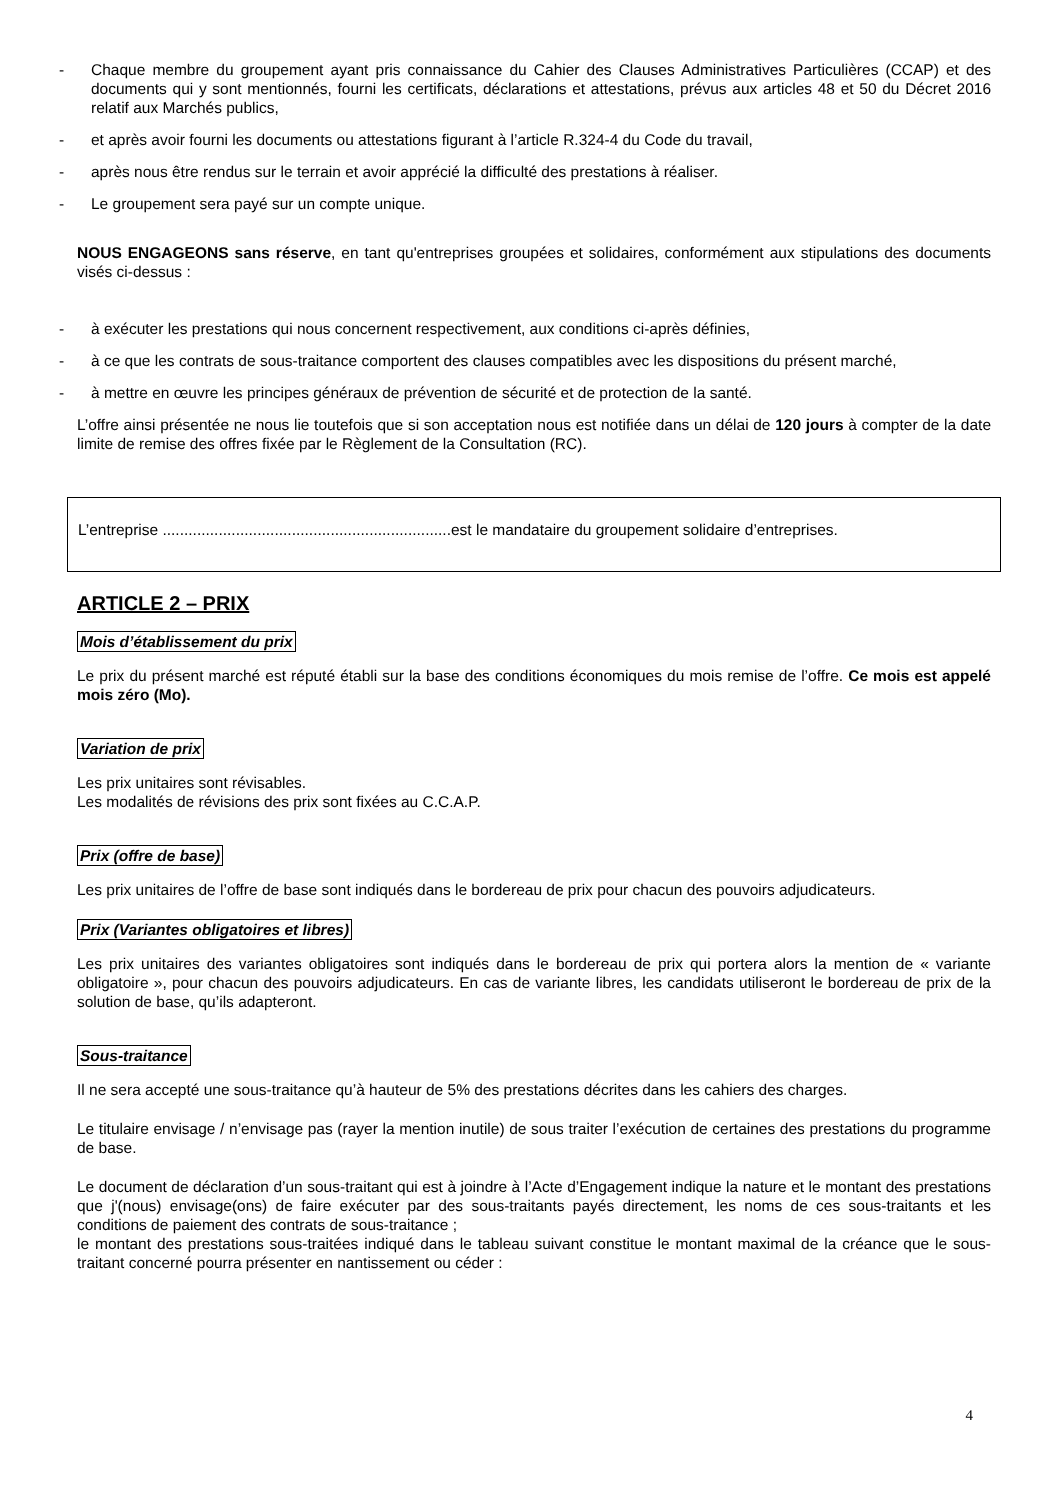- Chaque membre du groupement ayant pris connaissance du Cahier des Clauses Administratives Particulières (CCAP) et des documents qui y sont mentionnés, fourni les certificats, déclarations et attestations, prévus aux articles 48 et 50 du Décret 2016 relatif aux Marchés publics,
- et après avoir fourni les documents ou attestations figurant à l’article R.324-4 du Code du travail,
- après nous être rendus sur le terrain et avoir apprécié la difficulté des prestations à réaliser.
- Le groupement sera payé sur un compte unique.
NOUS ENGAGEONS sans réserve, en tant qu'entreprises groupées et solidaires, conformément aux stipulations des documents visés ci-dessus :
- à exécuter les prestations qui nous concernent respectivement, aux conditions ci-après définies,
- à ce que les contrats de sous-traitance comportent des clauses compatibles avec les dispositions du présent marché,
- à mettre en œuvre les principes généraux de prévention de sécurité et de protection de la santé.
L’offre ainsi présentée ne nous lie toutefois que si son acceptation nous est notifiée dans un délai de 120 jours à compter de la date limite de remise des offres fixée par le Règlement de la Consultation (RC).
L’entreprise ...................................................................est le mandataire du groupement solidaire d’entreprises.
ARTICLE 2 – PRIX
Mois d’établissement du prix
Le prix du présent marché est réputé établi sur la base des conditions économiques du mois remise de l’offre. Ce mois est appelé mois zéro (Mo).
Variation de prix
Les prix unitaires sont révisables.
Les modalités de révisions des prix sont fixées au C.C.A.P.
Prix (offre de base)
Les prix unitaires de l’offre de base sont indiqués dans le bordereau de prix pour chacun des pouvoirs adjudicateurs.
Prix (Variantes obligatoires et libres)
Les prix unitaires des variantes obligatoires sont indiqués dans le bordereau de prix qui portera alors la mention de « variante obligatoire », pour chacun des pouvoirs adjudicateurs. En cas de variante libres, les candidats utiliseront le bordereau de prix de la solution de base, qu’ils adapteront.
Sous-traitance
Il ne sera accepté une sous-traitance qu’à hauteur de 5% des prestations décrites dans les cahiers des charges.
Le titulaire envisage / n’envisage pas (rayer la mention inutile) de sous traiter l’exécution de certaines des prestations du programme de base.
Le document de déclaration d’un sous-traitant qui est à joindre à l’Acte d’Engagement indique la nature et le montant des prestations que j'(nous) envisage(ons) de faire exécuter par des sous-traitants payés directement, les noms de ces sous-traitants et les conditions de paiement des contrats de sous-traitance ;
le montant des prestations sous-traitées indiqué dans le tableau suivant constitue le montant maximal de la créance que le sous-traitant concerné pourra présenter en nantissement ou céder :
4